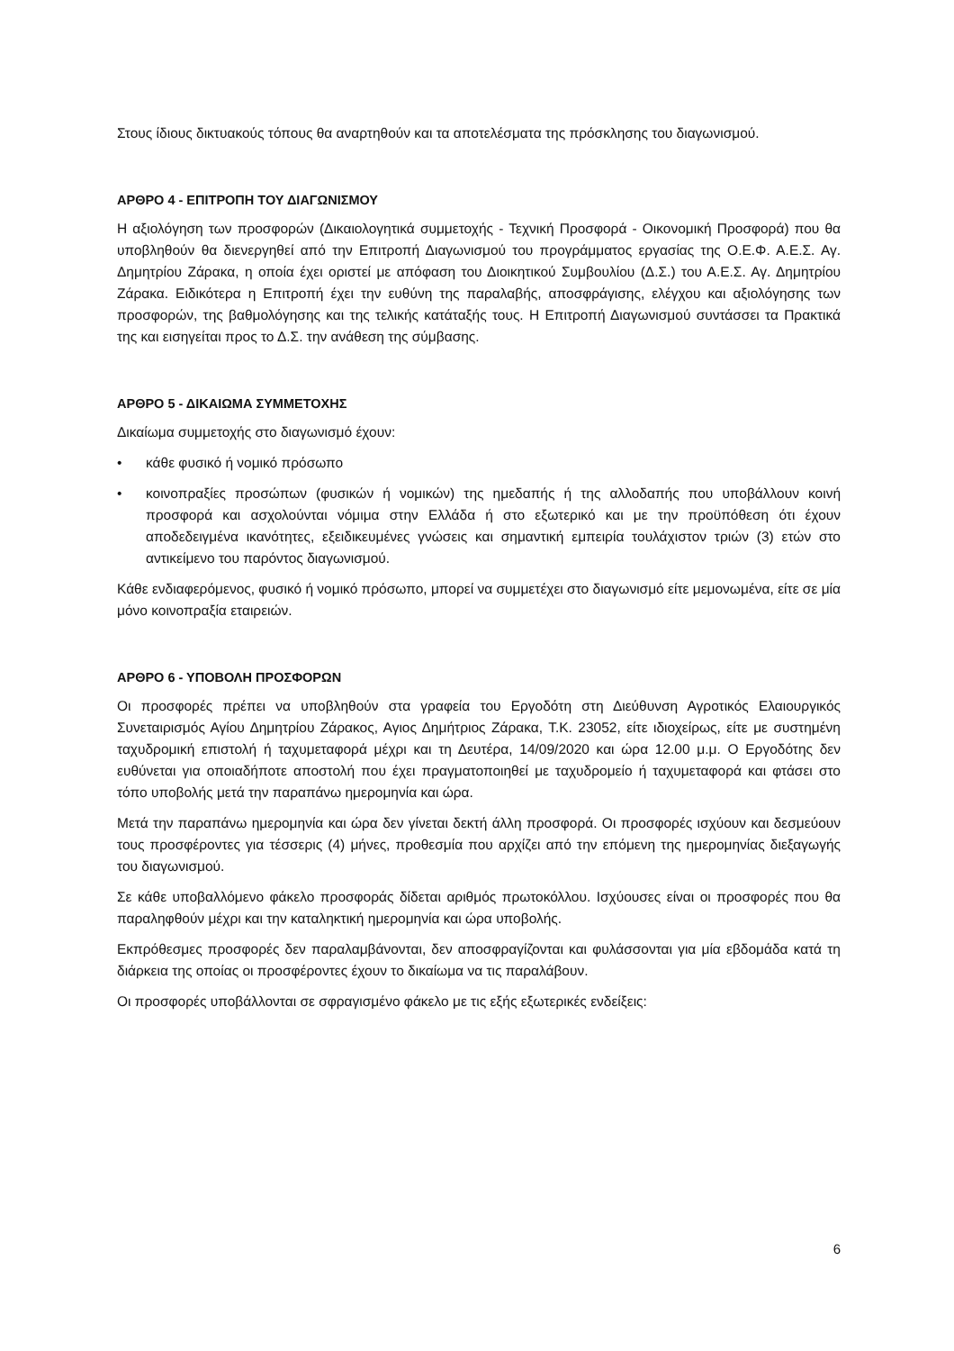Στους ίδιους δικτυακούς τόπους θα αναρτηθούν και τα αποτελέσματα της πρόσκλησης του διαγωνισμού.
ΑΡΘΡΟ 4 - ΕΠΙΤΡΟΠΗ ΤΟΥ ΔΙΑΓΩΝΙΣΜΟΥ
Η αξιολόγηση των προσφορών (Δικαιολογητικά συμμετοχής - Τεχνική Προσφορά - Οικονομική Προσφορά) που θα υποβληθούν θα διενεργηθεί από την Επιτροπή Διαγωνισμού του προγράμματος εργασίας της Ο.Ε.Φ. Α.Ε.Σ. Αγ. Δημητρίου Ζάρακα, η οποία έχει οριστεί με απόφαση του Διοικητικού Συμβουλίου (Δ.Σ.) του Α.Ε.Σ. Αγ. Δημητρίου Ζάρακα. Ειδικότερα η Επιτροπή έχει την ευθύνη της παραλαβής, αποσφράγισης, ελέγχου και αξιολόγησης των προσφορών, της βαθμολόγησης και της τελικής κατάταξής τους. Η Επιτροπή Διαγωνισμού συντάσσει τα Πρακτικά της και εισηγείται προς το Δ.Σ. την ανάθεση της σύμβασης.
ΑΡΘΡΟ 5 - ΔΙΚΑΙΩΜΑ ΣΥΜΜΕΤΟΧΗΣ
Δικαίωμα συμμετοχής στο διαγωνισμό έχουν:
• κάθε φυσικό ή νομικό πρόσωπο
• κοινοπραξίες προσώπων (φυσικών ή νομικών) της ημεδαπής ή της αλλοδαπής που υποβάλλουν κοινή προσφορά και ασχολούνται νόμιμα στην Ελλάδα ή στο εξωτερικό και με την προϋπόθεση ότι έχουν αποδεδειγμένα ικανότητες, εξειδικευμένες γνώσεις και σημαντική εμπειρία τουλάχιστον τριών (3) ετών στο αντικείμενο του παρόντος διαγωνισμού.
Κάθε ενδιαφερόμενος, φυσικό ή νομικό πρόσωπο, μπορεί να συμμετέχει στο διαγωνισμό είτε μεμονωμένα, είτε σε μία μόνο κοινοπραξία εταιρειών.
ΑΡΘΡΟ 6 - ΥΠΟΒΟΛΗ ΠΡΟΣΦΟΡΩΝ
Οι προσφορές πρέπει να υποβληθούν στα γραφεία του Εργοδότη στη Διεύθυνση Αγροτικός Ελαιουργικός Συνεταιρισμός Αγίου Δημητρίου Ζάρακος, Αγιος Δημήτριος Ζάρακα, Τ.Κ. 23052, είτε ιδιοχείρως, είτε με συστημένη ταχυδρομική επιστολή ή ταχυμεταφορά μέχρι και τη Δευτέρα, 14/09/2020 και ώρα 12.00 μ.μ. Ο Εργοδότης δεν ευθύνεται για οποιαδήποτε αποστολή που έχει πραγματοποιηθεί με ταχυδρομείο ή ταχυμεταφορά και φτάσει στο τόπο υποβολής μετά την παραπάνω ημερομηνία και ώρα.
Μετά την παραπάνω ημερομηνία και ώρα δεν γίνεται δεκτή άλλη προσφορά. Οι προσφορές ισχύουν και δεσμεύουν τους προσφέροντες για τέσσερις (4) μήνες, προθεσμία που αρχίζει από την επόμενη της ημερομηνίας διεξαγωγής του διαγωνισμού.
Σε κάθε υποβαλλόμενο φάκελο προσφοράς δίδεται αριθμός πρωτοκόλλου. Ισχύουσες είναι οι προσφορές που θα παραληφθούν μέχρι και την καταληκτική ημερομηνία και ώρα υποβολής.
Εκπρόθεσμες προσφορές δεν παραλαμβάνονται, δεν αποσφραγίζονται και φυλάσσονται για μία εβδομάδα κατά τη διάρκεια της οποίας οι προσφέροντες έχουν το δικαίωμα να τις παραλάβουν.
Οι προσφορές υποβάλλονται σε σφραγισμένο φάκελο με τις εξής εξωτερικές ενδείξεις:
6